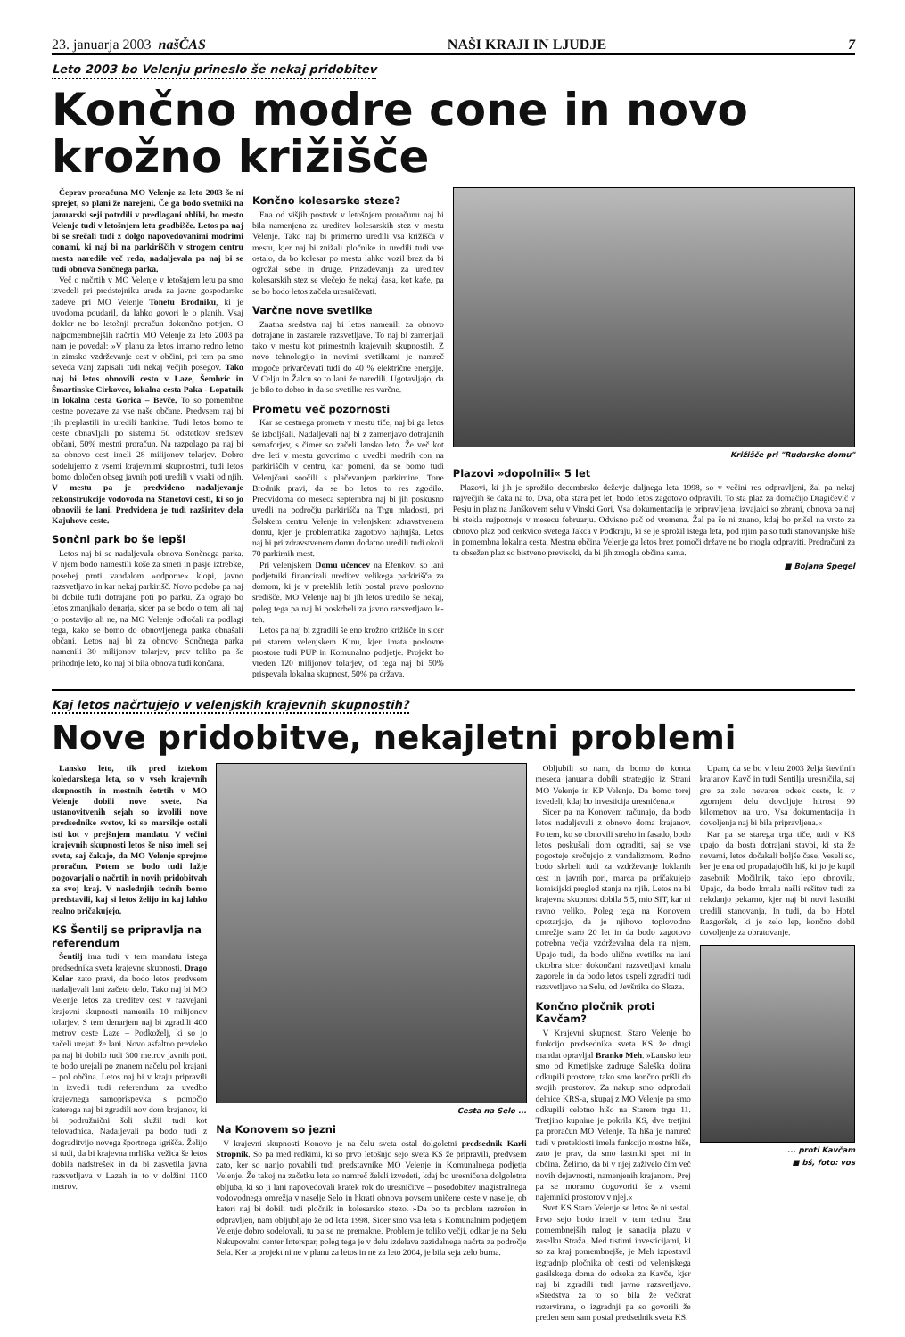23. januarja 2003 našČAS NAŠI KRAJI IN LJUDJE 7
Leto 2003 bo Velenju prineslo še nekaj pridobitev
Končno modre cone in novo krožno križišče
Čeprav proračuna MO Velenje za leto 2003 še ni sprejet, so plani že narejeni. Če ga bodo svetniki na januarski seji potrdili v predlagani obliki, bo mesto Velenje tudi v letošnjem letu gradbišče. Letos pa naj bi se srečali tudi z dolgo napovedovanimi modrimi conami, ki naj bi na parkiriščih v strogem centru mesta naredile več reda, nadaljevala pa naj bi se tudi obnova Sončnega parka.
Več o načrtih v MO Velenje v letošnjem letu pa smo izvedeli pri predstojniku urada za javne gospodarske zadeve pri MO Velenje Tonetu Brodniku, ki je uvodoma poudaril, da lahko govori le o planih. Vsaj dokler ne bo letošnji proračun dokončno potrjen. O najpomembnejših načrtih MO Velenje za leto 2003 pa nam je povedal: »V planu za letos imamo redno letno in zimsko vzdrževanje cest v občini, pri tem pa smo seveda vanj zapisali tudi nekaj večjih posegov. Tako naj bi letos obnovili cesto v Laze, Šembric in Šmartinske Cirkovce, lokalna cesta Paka - Lopatnik in lokalna cesta Gorica – Bevče. To so pomembne cestne povezave za vse naše občane. Predvsem naj bi jih preplastili in uredili bankine. Tudi letos bomo te ceste obnavljali po sistemu 50 odstotkov sredstev občani, 50% mestni proračun. Na razpolago pa naj bi za obnovo cest imeli 28 milijonov tolarjev. Dobro sodelujemo z vsemi krajevnimi skupnostmi, tudi letos bomo določen obseg javnih poti uredili v vsaki od njih. V mestu pa je predvideno nadaljevanje rekonstrukcije vodovoda na Stanetovi cesti, ki so jo obnovili že lani. Predvidena je tudi razširitev dela Kajuhove ceste.
Sončni park bo še lepši
Letos naj bi se nadaljevala obnova Sončnega parka. V njem bodo namestili koše za smeti in pasje iztrebke, posebej proti vandalom »odporne« klopi, javno razsvetljavo in kar nekaj parkirišč. Novo podobo pa naj bi dobile tudi dotrajane poti po parku. Za ograjo bo letos zmanjkalo denarja, sicer pa se bodo o tem, ali naj jo postavijo ali ne, na MO Velenje odločali na podlagi tega, kako se bomo do obnovljenega parka obnašali občani. Letos naj bi za obnovo Sončnega parka namenili 30 milijonov tolarjev, prav toliko pa še prihodnje leto, ko naj bi bila obnova tudi končana.
Končno kolesarske steze?
Ena od višjih postavk v letošnjem proračunu naj bi bila namenjena za ureditev kolesarskih stez v mestu Velenje. Tako naj bi primerno uredili vsa križišča v mestu, kjer naj bi znižali pločnike in uredili tudi vse ostalo, da bo kolesar po mestu lahko vozil brez da bi ogrožal sebe in druge. Prizadevanja za ureditev kolesarskih stez se vlečejo že nekaj časa, kot kaže, pa se bo bodo letos začela uresničevati.
Varčne nove svetilke
Znatna sredstva naj bi letos namenili za obnovo dotrajane in zastarele razsvetljave. To naj bi zamenjali tako v mestu kot primestnih krajevnih skupnostih. Z novo tehnologijo in novimi svetilkami je namreč mogoče privarčevati tudi do 40 % električne energije. V Celju in Žalcu so to lani že naredili. Ugotavljajo, da je bilo to dobro in da so svetilke res varčne.
Prometu več pozornosti
Kar se cestnega prometa v mestu tiče, naj bi ga letos še izboljšali. Nadaljevali naj bi z zamenjavo dotrajanih semaforjev, s čimer so začeli lansko leto. Že več kot dve leti v mestu govorimo o uvedbi modrih con na parkiriščih v centru, kar pomeni, da se bomo tudi Velenjčani soočili s plačevanjem parkirnine. Tone Brodnik pravi, da se bo letos to res zgodilo. Predvidoma do meseca septembra naj bi jih poskusno uvedli na področju parkirišča na Trgu mladosti, pri Šolskem centru Velenje in velenjskem zdravstvenem domu, kjer je problematika zagotovo najhujša. Letos naj bi pri zdravstvenem domu dodatno uredili tudi okoli 70 parkirnih mest.
Pri velenjskem Domu učencev na Efenkovi so lani podjetniki financirali ureditev velikega parkirišča za domom, ki je v preteklih letih postal pravo poslovno središče. MO Velenje naj bi jih letos uredilo še nekaj, poleg tega pa naj bi poskrbeli za javno razsvetljavo le-teh.
Letos pa naj bi zgradili še eno krožno križišče in sicer pri starem velenjskem Kinu, kjer imata poslovne prostore tudi PUP in Komunalno podjetje. Projekt bo vreden 120 milijonov tolarjev, od tega naj bi 50% prispevala lokalna skupnost, 50% pa država.
Križišče pri "Rudarske domu"
Plazovi »dopolnili« 5 let
Plazovi, ki jih je sprožilo decembrsko deževje daljnega leta 1998, so v večini res odpravljeni, žal pa nekaj največjih še čaka na to. Dva, oba stara pet let, bodo letos zagotovo odpravili. To sta plaz za domačijo Dragičevič v Pesju in plaz na Janškovem selu v Vinski Gori. Vsa dokumentacija je pripravljena, izvajalci so zbrani, obnova pa naj bi stekla najpozneje v mesecu februarju. Odvisno pač od vremena. Žal pa še ni znano, kdaj bo prišel na vrsto za obnovo plaz pod cerkvico svetega Jakca v Podkraju, ki se je sprožil istega leta, pod njim pa so tudi stanovanjske hiše in pomembna lokalna cesta. Mestna občina Velenje ga letos brez pomoči države ne bo mogla odpraviti. Predračuni za ta obsežen plaz so bistveno previsoki, da bi jih zmogla občina sama.
■ Bojana Špegel
Kaj letos načrtujejo v velenjskih krajevnih skupnostih?
Nove pridobitve, nekajletni problemi
Lansko leto, tik pred iztekom koledarskega leta, so v vseh krajevnih skupnostih in mestnih četrtih v MO Velenje dobili nove svete. Na ustanovitvenih sejah so izvolili nove predsednike svetov, ki so marsikje ostali isti kot v prejšnjem mandatu. V večini krajevnih skupnosti letos še niso imeli sej sveta, saj čakajo, da MO Velenje sprejme proračun. Potem se bodo tudi lažje pogovarjali o načrtih in novih pridobitvah za svoj kraj. V naslednjih tednih bomo predstavili, kaj si letos želijo in kaj lahko realno pričakujejo.
KS Šentilj se pripravlja na referendum
Šentilj ima tudi v tem mandatu istega predsednika sveta krajevne skupnosti. Drago Kolar zato pravi, da bodo letos predvsem nadaljevali lani začeto delo. Tako naj bi MO Velenje letos za ureditev cest v razvejani krajevni skupnosti namenila 10 milijonov tolarjev. S tem denarjem naj bi zgradili 400 metrov ceste Laze – Podkoželj, ki so jo začeli urejati že lani. Novo asfaltno prevleko pa naj bi dobilo tudi 300 metrov javnih poti. te bodo urejali po znanem načelu pol krajani – pol občina. Letos naj bi v kraju pripravili in izvedli tudi referendum za uvedbo krajevnega samoprispevka, s pomočjo katerega naj bi zgradili nov dom krajanov, ki bi podružnični šoli služil tudi kot telovadnica. Nadaljevali pa bodo tudi z dograditvijo novega športnega igrišča. Želijo si tudi, da bi krajevna mrliška vežica še letos dobila nadstrešek in da bi zasvetila javna razsvetljava v Lazah in to v dolžini 1100 metrov.
Cesta na Selo ...
Na Konovem so jezni
V krajevni skupnosti Konovo je na čelu sveta ostal dolgoletni predsednik Karli Stropnik. So pa med redkimi, ki so prvo letošnjo sejo sveta KS že pripravili, predvsem zato, ker so nanjo povabili tudi predstavnike MO Velenje in Komunalnega podjetja Velenje. Že takoj na začetku leta so namreč želeli izvedeti, kdaj bo uresničena dolgoletna obljuba, ki so ji lani napovedovali kratek rok do uresničitve – posodobitev magistralnega vodovodnega omrežja v naselje Selo in hkrati obnova povsem uničene ceste v naselje, ob kateri naj bi dobili tudi pločnik in kolesarsko stezo. »Da bo ta problem razrešen in odpravljen, nam obljubljajo že od leta 1998. Sicer smo vsa leta s Komunalnim podjetjem Velenje dobro sodelovali, tu pa se ne premakne. Problem je toliko večji, odkar je na Selu Nakupovalni center Interspar, poleg tega je v delu izdelava zazidalnega načrta za področje Sela. Ker ta projekt ni ne v planu za letos in ne za leto 2004, je bila seja zelo burna.
Obljubili so nam, da bomo do konca meseca januarja dobili strategijo iz Strani MO Velenje in KP Velenje. Da bomo torej izvedeli, kdaj bo investicija uresničena.«
Sicer pa na Konovem računajo, da bodo letos nadaljevali z obnovo doma krajanov. Po tem, ko so obnovili streho in fasado, bodo letos poskušali dom ograditi, saj se vse pogosteje srečujejo z vandalizmom. Redno bodo skrbeli tudi za vzdrževanje loklanih cest in javnih pori, marca pa pričakujejo komisijski pregled stanja na njih. Letos na bi krajevna skupnost dobila 5,5, mio SIT, kar ni ravno veliko. Poleg tega na Konovem opozarjajo, da je njihovo toplovodno omrežje staro 20 let in da bodo zagotovo potrebna večja vzdrževalna dela na njem. Upajo tudi, da bodo ulične svetilke na lani oktobra sicer dokončani razsvetljavi kmalu zagorele in da bodo letos uspeli zgraditi tudi razsvetljavo na Selu, od Jevšnika do Skaza.
Končno pločnik proti Kavčam?
V Krajevni skupnosti Staro Velenje bo funkcijo predsednika sveta KS že drugi mandat opravljal Branko Meh. »Lansko leto smo od Kmetijske zadruge Šaleška dolina odkupili prostore, tako smo končno prišli do svojih prostorov. Za nakup smo odprodali delnice KRS-a, skupaj z MO Velenje pa smo odkupili celotno hišo na Starem trgu 11. Tretjino kupnine je pokrila KS, dve tretjini pa proračun MO Velenje. Ta hiša je namreč tudi v preteklosti imela funkcijo mestne hiše, zato je prav, da smo lastniki spet mi in občina. Želimo, da bi v njej zaživelo čim več novih dejavnosti, namenjenih krajanom. Prej pa se moramo dogovoriti še z vsemi najemniki prostorov v njej.«
Svet KS Staro Velenje se letos še ni sestal. Prvo sejo bodo imeli v tem tednu. Ena pomembnejših nalog je sanacija plazu v zaselku Straža. Med tistimi investicijami, ki so za kraj pomembnejše, je Meh izpostavil izgradnjo pločnika ob cesti od velenjskega gasilskega doma do odseka za Kavče, kjer naj bi zgradili tudi javno razsvetljavo. »Sredstva za to so bila že večkrat rezervirana, o izgradnji pa so govorili že preden sem sam postal predsednik sveta KS.
Upam, da se bo v letu 2003 želja številnih krajanov Kavč in tudi Šentilja uresničila, saj gre za zelo nevaren odsek ceste, ki v zgornjem delu dovoljuje hitrost 90 kilometrov na uro. Vsa dokumentacija in dovoljenja naj bi bila pripravljena.«
Kar pa se starega trga tiče, tudi v KS upajo, da bosta dotrajani stavbi, ki sta že nevarni, letos dočakali boljše čase. Veseli so, ker je ena od propadajočih hiš, ki jo je kupil zasebnik Močilnik, tako lepo obnovila. Upajo, da bodo kmalu našli rešitev tudi za nekdanjo pekarno, kjer naj bi novi lastniki uredili stanovanja. In tudi, da bo Hotel Razgoršek, ki je zelo lep, končno dobil dovoljenje za obratovanje.
... proti Kavčam
■ bš, foto: vos